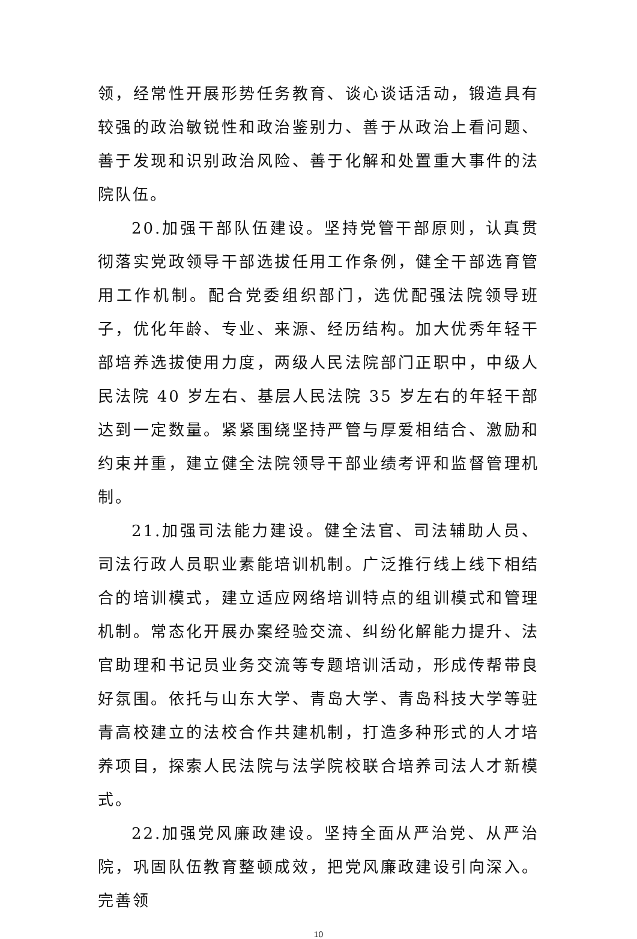领，经常性开展形势任务教育、谈心谈话活动，锻造具有较强的政治敏锐性和政治鉴别力、善于从政治上看问题、善于发现和识别政治风险、善于化解和处置重大事件的法院队伍。
20.加强干部队伍建设。坚持党管干部原则，认真贯彻落实党政领导干部选拔任用工作条例，健全干部选育管用工作机制。配合党委组织部门，选优配强法院领导班子，优化年龄、专业、来源、经历结构。加大优秀年轻干部培养选拔使用力度，两级人民法院部门正职中，中级人民法院 40 岁左右、基层人民法院 35 岁左右的年轻干部达到一定数量。紧紧围绕坚持严管与厚爱相结合、激励和约束并重，建立健全法院领导干部业绩考评和监督管理机制。
21.加强司法能力建设。健全法官、司法辅助人员、司法行政人员职业素能培训机制。广泛推行线上线下相结合的培训模式，建立适应网络培训特点的组训模式和管理机制。常态化开展办案经验交流、纠纷化解能力提升、法官助理和书记员业务交流等专题培训活动，形成传帮带良好氛围。依托与山东大学、青岛大学、青岛科技大学等驻青高校建立的法校合作共建机制，打造多种形式的人才培养项目，探索人民法院与法学院校联合培养司法人才新模式。
22.加强党风廉政建设。坚持全面从严治党、从严治院，巩固队伍教育整顿成效，把党风廉政建设引向深入。完善领
10